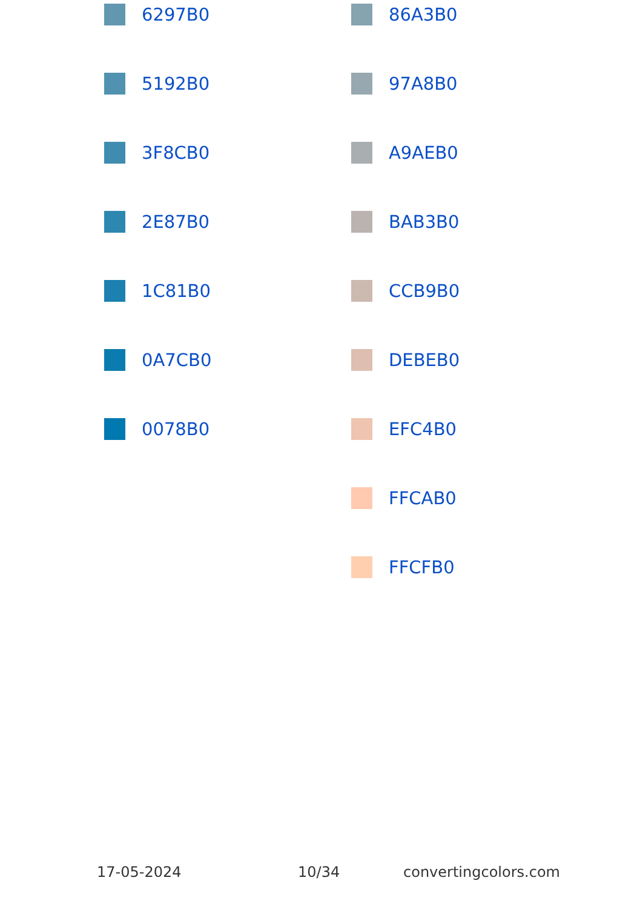6297B0
5192B0
3F8CB0
2E87B0
1C81B0
0A7CB0
0078B0
86A3B0
97A8B0
A9AEB0
BAB3B0
CCB9B0
DEBEB0
EFC4B0
FFCAB0
FFCFB0
17-05-2024 10/34 convertingcolors.com